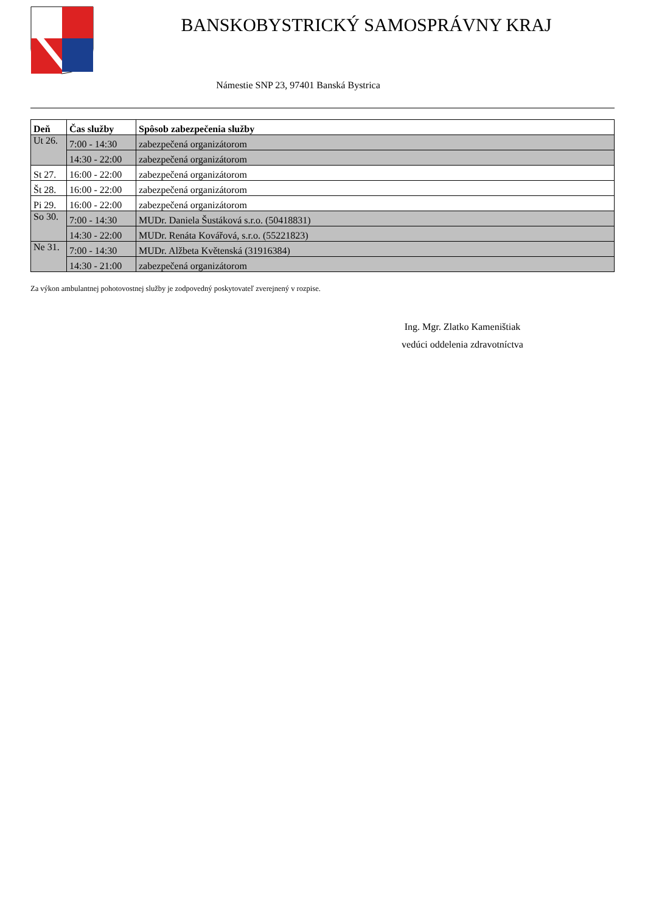BANSKOBYSTRICKÝ SAMOSPRÁVNY KRAJ
Námestie SNP 23, 97401 Banská Bystrica
| Deň | Čas služby | Spôsob zabezpečenia služby |
| --- | --- | --- |
| Ut 26. | 7:00 - 14:30 | zabezpečená organizátorom |
| | 14:30 - 22:00 | zabezpečená organizátorom |
| St 27. | 16:00 - 22:00 | zabezpečená organizátorom |
| Št 28. | 16:00 - 22:00 | zabezpečená organizátorom |
| Pi 29. | 16:00 - 22:00 | zabezpečená organizátorom |
| So 30. | 7:00 - 14:30 | MUDr. Daniela Šustáková s.r.o. (50418831) |
| | 14:30 - 22:00 | MUDr. Renáta Kovářová, s.r.o. (55221823) |
| Ne 31. | 7:00 - 14:30 | MUDr. Alžbeta Květenská (31916384) |
| | 14:30 - 21:00 | zabezpečená organizátorom |
Za výkon ambulantnej pohotovostnej služby je zodpovedný poskytovateľ zverejnený v rozpise.
Ing. Mgr. Zlatko Kameništiak
vedúci oddelenia zdravotníctva